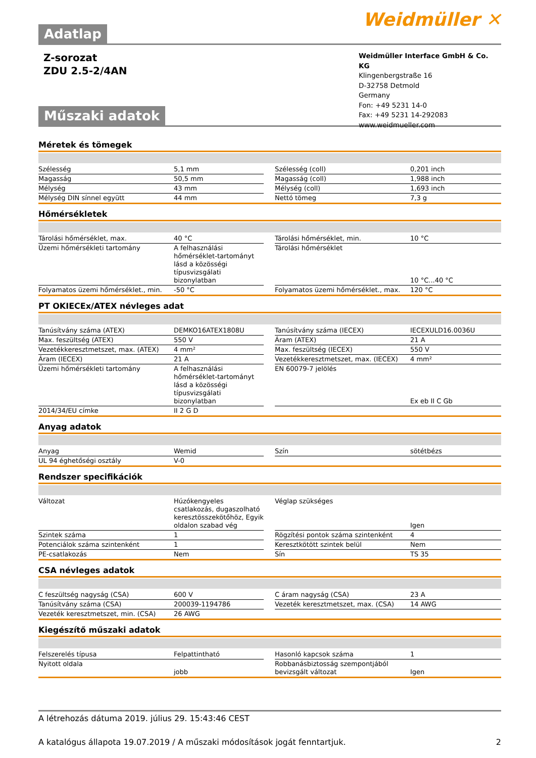Adatlap
Weidmüller ✕
Z-sorozat
ZDU 2.5-2/4AN
Műszaki adatok
Weidmüller Interface GmbH & Co. KG
Klingenbergstraße 16
D-32758 Detmold
Germany
Fon: +49 5231 14-0
Fax: +49 5231 14-292083
www.weidmueller.com
Méretek és tömegek
| Szélesség | 5,1 mm | | Szélesség (coll) | 0,201 inch |
| Magasság | 50,5 mm | | Magasság (coll) | 1,988 inch |
| Mélység | 43 mm | | Mélység (coll) | 1,693 inch |
| Mélység DIN sínnel együtt | 44 mm | | Nettó tömeg | 7,3 g |
Hőmérsékletek
| Tárolási hőmérséklet, max. | 40 °C | | Tárolási hőmérséklet, min. | 10 °C |
| Üzemi hőmérsékleti tartomány | A felhasználási hőmérséklet-tartományt lásd a közösségi típusvizsgálati bizonylatban | | Tárolási hőmérséklet | 10 °C...40 °C |
| Folyamatos üzemi hőmérséklet., min. | -50 °C | | Folyamatos üzemi hőmérséklet., max. | 120 °C |
PT OKIECEx/ATEX névleges adat
| Tanúsítvány száma (ATEX) | DEMKO16ATEX1808U | | Tanúsítvány száma (IECEX) | IECEXULD16.0036U |
| Max. feszültség (ATEX) | 550 V | | Áram (ATEX) | 21 A |
| Vezetékkeresztmetszet, max. (ATEX) | 4 mm² | | Max. feszültség (IECEX) | 550 V |
| Áram (IECEX) | 21 A | | Vezetékkeresztmetszet, max. (IECEX) | 4 mm² |
| Üzemi hőmérsékleti tartomány | A felhasználási hőmérséklet-tartományt lásd a közösségi típusvizsgálati bizonylatban | | EN 60079-7 jelölés | Ex eb II C Gb |
| 2014/34/EU címke | II 2 G D | | | |
Anyag adatok
| Anyag | Wemid | | Szín | sötétbézs |
| UL 94 éghetőségi osztály | V-0 | | | |
Rendszer specifikációk
| Változat | Húzókengyeles csatlakozás, dugaszolható keresztösszekötőhöz, Egyik oldalon szabad vég | | Véglap szükséges | Igen |
| Szintek száma | 1 | | Rögzítési pontok száma szintenként | 4 |
| Potenciálok száma szintenként | 1 | | Keresztkötött szintek belül | Nem |
| PE-csatlakozás | Nem | | Sín | TS 35 |
CSA névleges adatok
| C feszültség nagyság (CSA) | 600 V | | C áram nagyság (CSA) | 23 A |
| Tanúsítvány száma (CSA) | 200039-1194786 | | Vezeték keresztmetszet, max. (CSA) | 14 AWG |
| Vezeték keresztmetszet, min. (CSA) | 26 AWG | | | |
Kiegészítő műszaki adatok
| Felszerelés típusa | Felpattintható | | Hasonló kapcsok száma | 1 |
| Nyitott oldala | jobb | | Robbanásbiztosság szempontjából bevizsgált változat | Igen |
A létrehozás dátuma 2019. július 29. 15:43:46 CEST
A katalógus állapota 19.07.2019 / A műszaki módosítások jogát fenntartjuk. 2